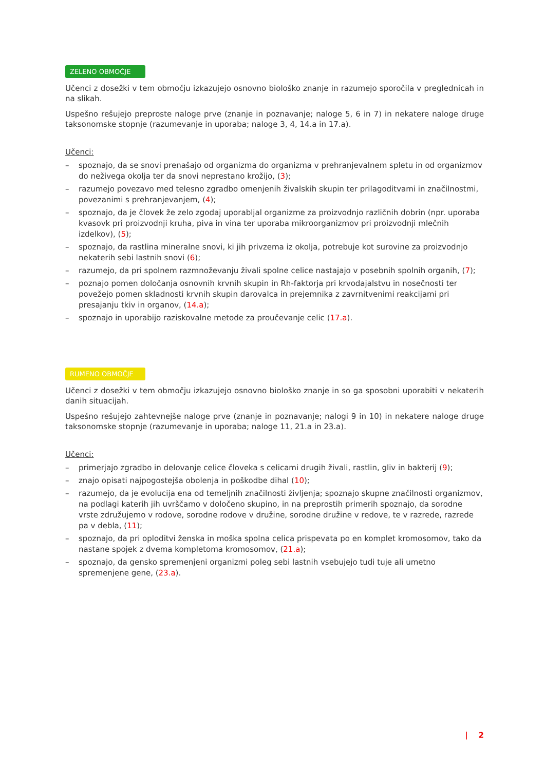ZELENO OBMOČJE
Učenci z dosežki v tem območju izkazujejo osnovno biološko znanje in razumejo sporočila v preglednicah in na slikah.
Uspešno rešujejo preproste naloge prve (znanje in poznavanje; naloge 5, 6 in 7) in nekatere naloge druge taksonomske stopnje (razumevanje in uporaba; naloge 3, 4, 14.a in 17.a).
Učenci:
– spoznajo, da se snovi prenašajo od organizma do organizma v prehranjevalnem spletu in od organizmov do neživega okolja ter da snovi neprestano krožijo, (3);
– razumejo povezavo med telesno zgradbo omenjenih živalskih skupin ter prilagoditvami in značilnostmi, povezanimi s prehranjevanjem, (4);
– spoznajo, da je človek že zelo zgodaj uporabljal organizme za proizvodnjo različnih dobrin (npr. uporaba kvasovk pri proizvodnji kruha, piva in vina ter uporaba mikroorganizmov pri proizvodnji mlečnih izdelkov), (5);
– spoznajo, da rastlina mineralne snovi, ki jih privzema iz okolja, potrebuje kot surovine za proizvodnjo nekaterih sebi lastnih snovi (6);
– razumejo, da pri spolnem razmnoževanju živali spolne celice nastajajo v posebnih spolnih organih, (7);
– poznajo pomen določanja osnovnih krvnih skupin in Rh-faktorja pri krvodajalstvu in nosečnosti ter povežejo pomen skladnosti krvnih skupin darovalca in prejemnika z zavrnitvenimi reakcijami pri presajanju tkiv in organov, (14.a);
– spoznajo in uporabijo raziskovalne metode za proučevanje celic (17.a).
RUMENO OBMOČJE
Učenci z dosežki v tem območju izkazujejo osnovno biološko znanje in so ga sposobni uporabiti v nekaterih danih situacijah.
Uspešno rešujejo zahtevnejše naloge prve (znanje in poznavanje; nalogi 9 in 10) in nekatere naloge druge taksonomske stopnje (razumevanje in uporaba; naloge 11, 21.a in 23.a).
Učenci:
– primerjajo zgradbo in delovanje celice človeka s celicami drugih živali, rastlin, gliv in bakterij (9);
– znajo opisati najpogostejša obolenja in poškodbe dihal (10);
– razumejo, da je evolucija ena od temeljnih značilnosti življenja; spoznajo skupne značilnosti organizmov, na podlagi katerih jih uvrščamo v določeno skupino, in na preprostih primerih spoznajo, da sorodne vrste združujemo v rodove, sorodne rodove v družine, sorodne družine v redove, te v razrede, razrede pa v debla, (11);
– spoznajo, da pri oploditvi ženska in moška spolna celica prispevata po en komplet kromosomov, tako da nastane spojek z dvema kompletoma kromosomov, (21.a);
– spoznajo, da gensko spremenjeni organizmi poleg sebi lastnih vsebujejo tudi tuje ali umetno spremenjene gene, (23.a).
| 2